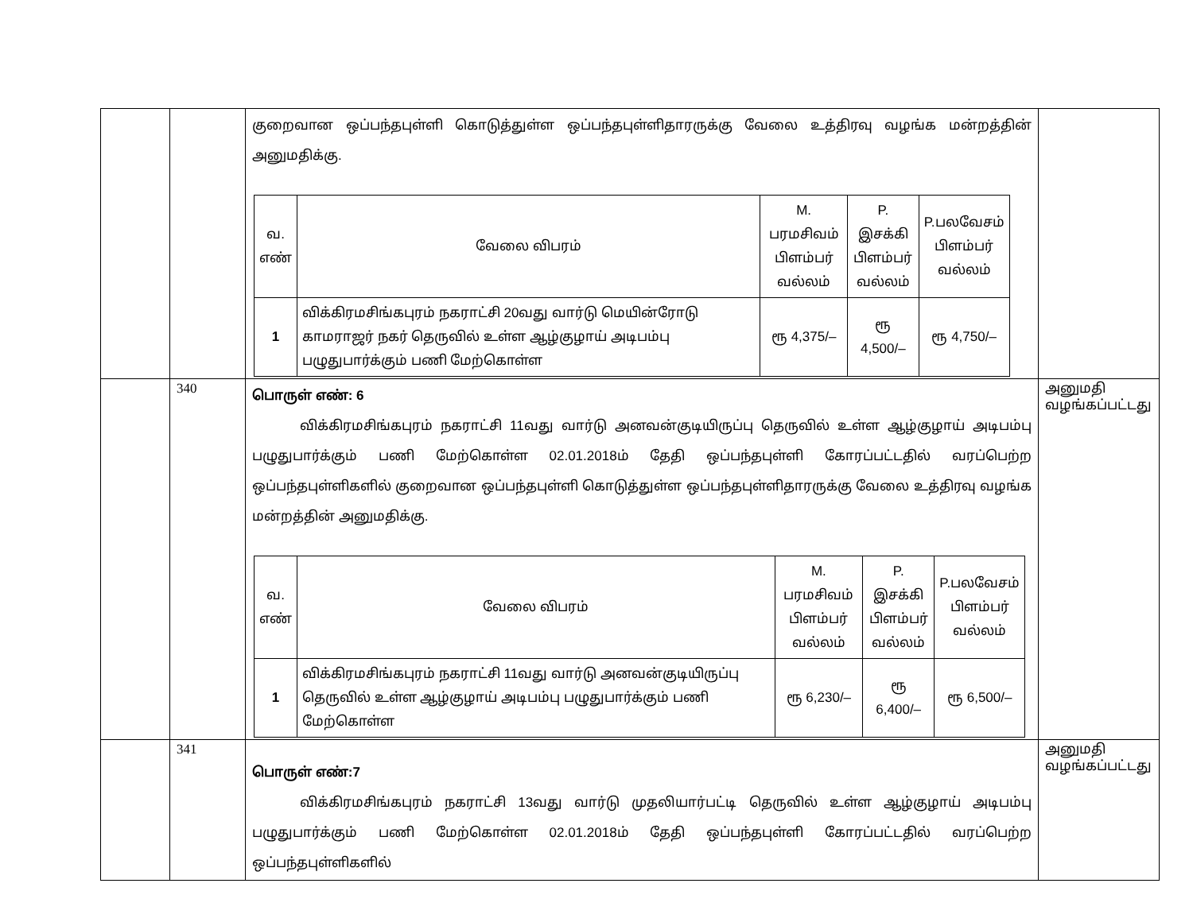| | | குறைவான ஒப்பந்தபுள்ளி கொடுத்துள்ள ஒப்பந்தபுள்ளிதாரருக்கு வேலை உத்திரவு வழங்க மன்றத்தின் அனுமதிக்கு. / வ. எண் / வேலை விபரம் / M. பரமசிவம் பிளம்பர் வல்லம் / P. இசக்கி பிளம்பர் வல்லம் / P.பலவேசம் பிளம்பர் வல்லம் / / 1 / விக்கிரமசிங்கபுரம் நகராட்சி 20வது வார்டு மெயின்ரோடு காமராஜர் நகர் தெருவில் உள்ள ஆழ்குழாய் அடிபம்பு பழுதுபார்க்கும் பணி மேற்கொள்ள / ரூ 4,375/– / ரூ 4,500/– / ரூ 4,750/– / | |
| | 340 | பொருள் எண்: 6 விக்கிரமசிங்கபுரம் நகராட்சி 11வது வார்டு அனவன்குடியிருப்பு தெருவில் உள்ள ஆழ்குழாய் அடிபம்பு பழுதுபார்க்கும் பணி மேற்கொள்ள 02.01.2018ம் தேதி ஒப்பந்தபுள்ளி கோரப்பட்டதில் வரப்பெற்ற ஒப்பந்தபுள்ளிகளில் குறைவான ஒப்பந்தபுள்ளி கொடுத்துள்ள ஒப்பந்தபுள்ளிதாரருக்கு வேலை உத்திரவு வழங்க மன்றத்தின் அனுமதிக்கு. / வ. எண் / வேலை விபரம் / M. பரமசிவம் பிளம்பர் வல்லம் / P. இசக்கி பிளம்பர் வல்லம் / P.பலவேசம் பிளம்பர் வல்லம் / / 1 / விக்கிரமசிங்கபுரம் நகராட்சி 11வது வார்டு அனவன்குடியிருப்பு தெருவில் உள்ள ஆழ்குழாய் அடிபம்பு பழுதுபார்க்கும் பணி மேற்கொள்ள / ரூ 6,230/– / ரூ 6,400/– / ரூ 6,500/– / | அனுமதி வழங்கப்பட்டது |
| | 341 | பொருள் எண்:7 விக்கிரமசிங்கபுரம் நகராட்சி 13வது வார்டு முதலியார்பட்டி தெருவில் உள்ள ஆழ்குழாய் அடிபம்பு பழுதுபார்க்கும் பணி மேற்கொள்ள 02.01.2018ம் தேதி ஒப்பந்தபுள்ளி கோரப்பட்டதில் வரப்பெற்ற ஒப்பந்தபுள்ளிகளில் | அனுமதி வழங்கப்பட்டது |